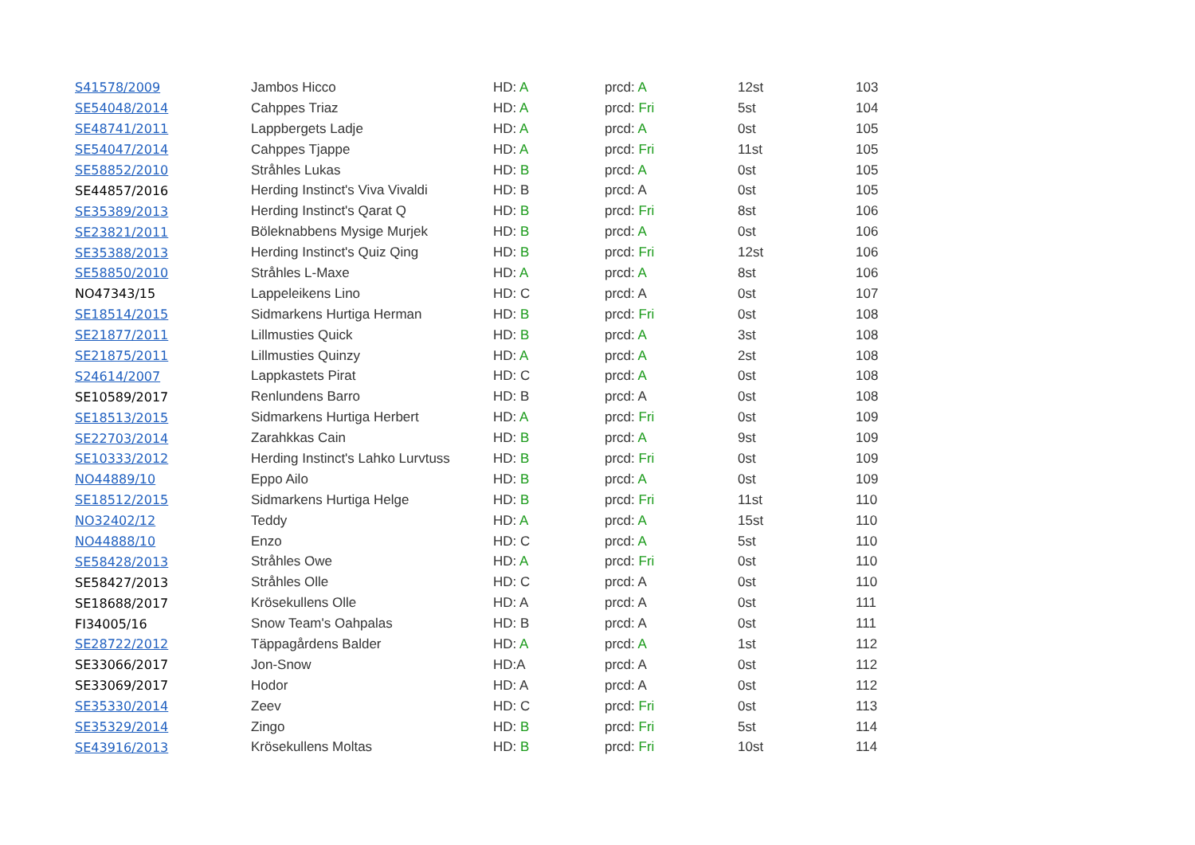| S41578/2009 | Jambos Hicco | HD: A | prcd: A | 12st | 103 |
| SE54048/2014 | Cahppes Triaz | HD: A | prcd: Fri | 5st | 104 |
| SE48741/2011 | Lappbergets Ladje | HD: A | prcd: A | 0st | 105 |
| SE54047/2014 | Cahppes Tjappe | HD: A | prcd: Fri | 11st | 105 |
| SE58852/2010 | Stråhles Lukas | HD: B | prcd: A | 0st | 105 |
| SE44857/2016 | Herding Instinct's Viva Vivaldi | HD: B | prcd: A | 0st | 105 |
| SE35389/2013 | Herding Instinct's Qarat Q | HD: B | prcd: Fri | 8st | 106 |
| SE23821/2011 | Böleknabbens Mysige Murjek | HD: B | prcd: A | 0st | 106 |
| SE35388/2013 | Herding Instinct's Quiz Qing | HD: B | prcd: Fri | 12st | 106 |
| SE58850/2010 | Stråhles L-Maxe | HD: A | prcd: A | 8st | 106 |
| NO47343/15 | Lappeleikens Lino | HD: C | prcd: A | 0st | 107 |
| SE18514/2015 | Sidmarkens Hurtiga Herman | HD: B | prcd: Fri | 0st | 108 |
| SE21877/2011 | Lillmusties Quick | HD: B | prcd: A | 3st | 108 |
| SE21875/2011 | Lillmusties Quinzy | HD: A | prcd: A | 2st | 108 |
| S24614/2007 | Lappkastets Pirat | HD: C | prcd: A | 0st | 108 |
| SE10589/2017 | Renlundens Barro | HD: B | prcd: A | 0st | 108 |
| SE18513/2015 | Sidmarkens Hurtiga Herbert | HD: A | prcd: Fri | 0st | 109 |
| SE22703/2014 | Zarahkkas Cain | HD: B | prcd: A | 9st | 109 |
| SE10333/2012 | Herding Instinct's Lahko Lurvtuss | HD: B | prcd: Fri | 0st | 109 |
| NO44889/10 | Eppo Ailo | HD: B | prcd: A | 0st | 109 |
| SE18512/2015 | Sidmarkens Hurtiga Helge | HD: B | prcd: Fri | 11st | 110 |
| NO32402/12 | Teddy | HD: A | prcd: A | 15st | 110 |
| NO44888/10 | Enzo | HD: C | prcd: A | 5st | 110 |
| SE58428/2013 | Stråhles Owe | HD: A | prcd: Fri | 0st | 110 |
| SE58427/2013 | Stråhles Olle | HD: C | prcd: A | 0st | 110 |
| SE18688/2017 | Krösekullens Olle | HD: A | prcd: A | 0st | 111 |
| FI34005/16 | Snow Team's Oahpalas | HD: B | prcd: A | 0st | 111 |
| SE28722/2012 | Täppagårdens Balder | HD: A | prcd: A | 1st | 112 |
| SE33066/2017 | Jon-Snow | HD:A | prcd: A | 0st | 112 |
| SE33069/2017 | Hodor | HD: A | prcd: A | 0st | 112 |
| SE35330/2014 | Zeev | HD: C | prcd: Fri | 0st | 113 |
| SE35329/2014 | Zingo | HD: B | prcd: Fri | 5st | 114 |
| SE43916/2013 | Krösekullens Moltas | HD: B | prcd: Fri | 10st | 114 |